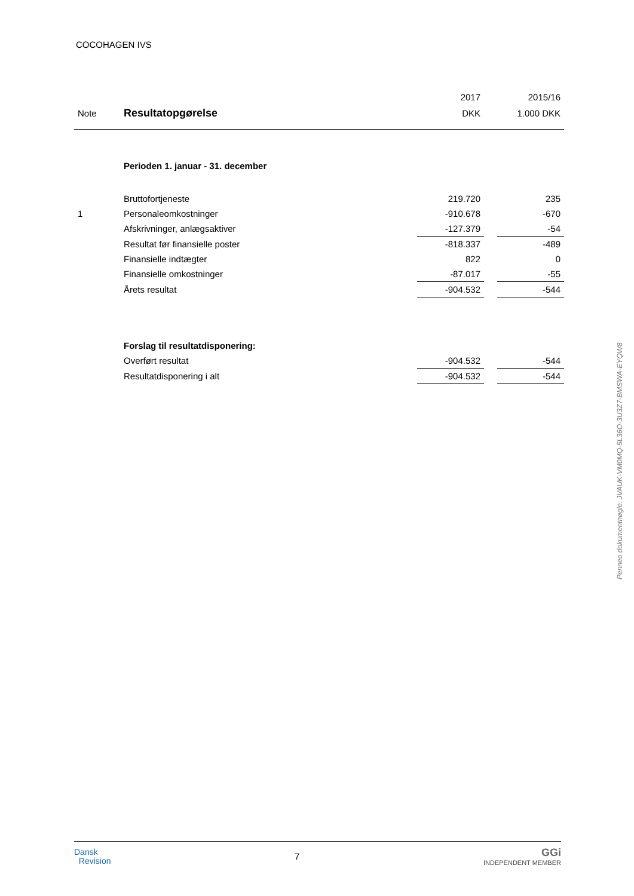COCOHAGEN IVS
| | | 2017 | | 2015/16 |
| Note | Resultatopgørelse | DKK | | 1.000 DKK |
| | Perioden 1. januar - 31. december | | | |
| | Bruttofortjeneste | 219.720 | | 235 |
| 1 | Personaleomkostninger | -910.678 | | -670 |
| | Afskrivninger, anlægsaktiver | -127.379 | | -54 |
| | Resultat før finansielle poster | -818.337 | | -489 |
| | Finansielle indtægter | 822 | | 0 |
| | Finansielle omkostninger | -87.017 | | -55 |
| | Årets resultat | -904.532 | | -544 |
| | Forslag til resultatdisponering: | | | |
| | Overført resultat | -904.532 | | -544 |
| | Resultatdisponering i alt | -904.532 | | -544 |
Penneo dokumentnøgle: JVAUK-VM0MQ-5L36O-3U3Z7-BMSWA-EYQW8
Dansk
Revision
7
GGi
INDEPENDENT MEMBER